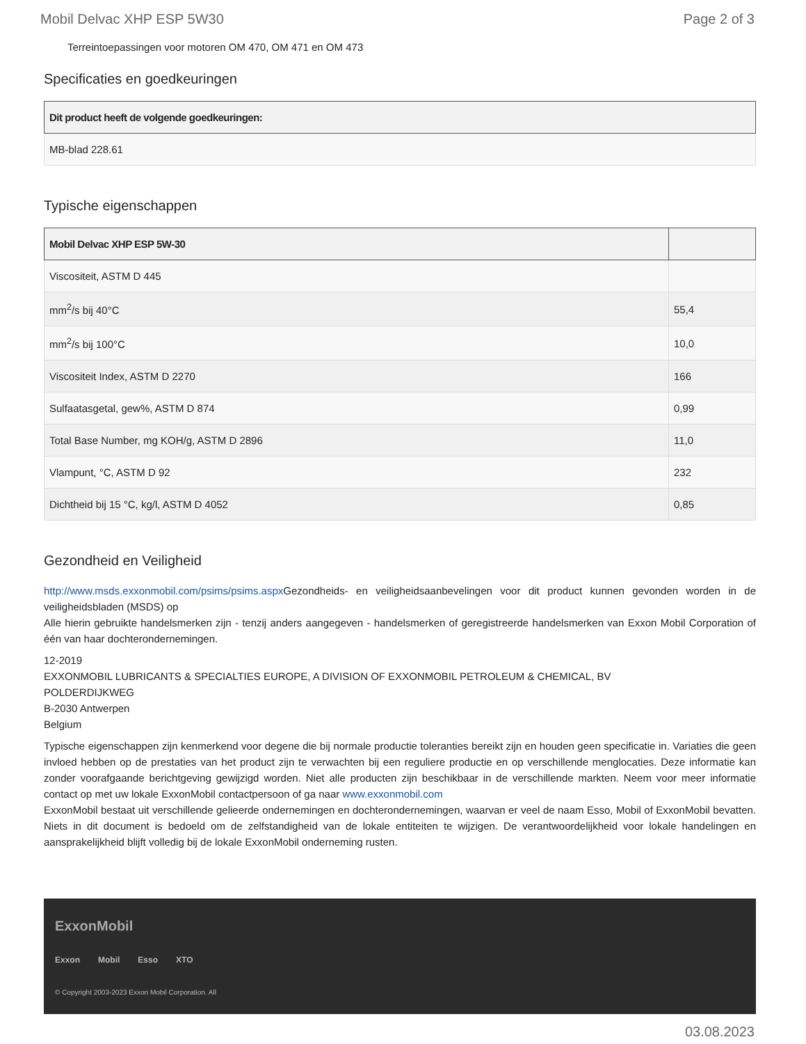Mobil Delvac XHP ESP 5W30 Page 2 of 3
Terreintoepassingen voor motoren OM 470, OM 471 en OM 473
Specificaties en goedkeuringen
| Dit product heeft de volgende goedkeuringen: |
| --- |
| MB-blad 228.61 |
Typische eigenschappen
| Mobil Delvac XHP ESP 5W-30 | |
| --- | --- |
| Viscositeit, ASTM D 445 | |
| mm<sup>2</sup>/s bij 40°C | 55,4 |
| mm<sup>2</sup>/s bij 100°C | 10,0 |
| Viscositeit Index, ASTM D 2270 | 166 |
| Sulfaatasgetal, gew%, ASTM D 874 | 0,99 |
| Total Base Number, mg KOH/g, ASTM D 2896 | 11,0 |
| Vlampunt, °C, ASTM D 92 | 232 |
| Dichtheid bij 15 °C, kg/l, ASTM D 4052 | 0,85 |
Gezondheid en Veiligheid
http://www.msds.exxonmobil.com/psims/psims.aspx Gezondheids- en veiligheidsaanbevelingen voor dit product kunnen gevonden worden in de veiligheidsbladen (MSDS) op
Alle hierin gebruikte handelsmerken zijn - tenzij anders aangegeven - handelsmerken of geregistreerde handelsmerken van Exxon Mobil Corporation of één van haar dochterondernemingen.
12-2019
EXXONMOBIL LUBRICANTS & SPECIALTIES EUROPE, A DIVISION OF EXXONMOBIL PETROLEUM & CHEMICAL, BV
POLDERDIJKWEG
B-2030 Antwerpen
Belgium
Typische eigenschappen zijn kenmerkend voor degene die bij normale productie toleranties bereikt zijn en houden geen specificatie in. Variaties die geen invloed hebben op de prestaties van het product zijn te verwachten bij een reguliere productie en op verschillende menglocaties. Deze informatie kan zonder voorafgaande berichtgeving gewijzigd worden. Niet alle producten zijn beschikbaar in de verschillende markten. Neem voor meer informatie contact op met uw lokale ExxonMobil contactpersoon of ga naar www.exxonmobil.com
ExxonMobil bestaat uit verschillende gelieerde ondernemingen en dochterondernemingen, waarvan er veel de naam Esso, Mobil of ExxonMobil bevatten. Niets in dit document is bedoeld om de zelfstandigheid van de lokale entiteiten te wijzigen. De verantwoordelijkheid voor lokale handelingen en aansprakelijkheid blijft volledig bij de lokale ExxonMobil onderneming rusten.
ExxonMobil
Exxon Mobil Esso XTO
© Copyright 2003-2023 Exxon Mobil Corporation. All
03.08.2023